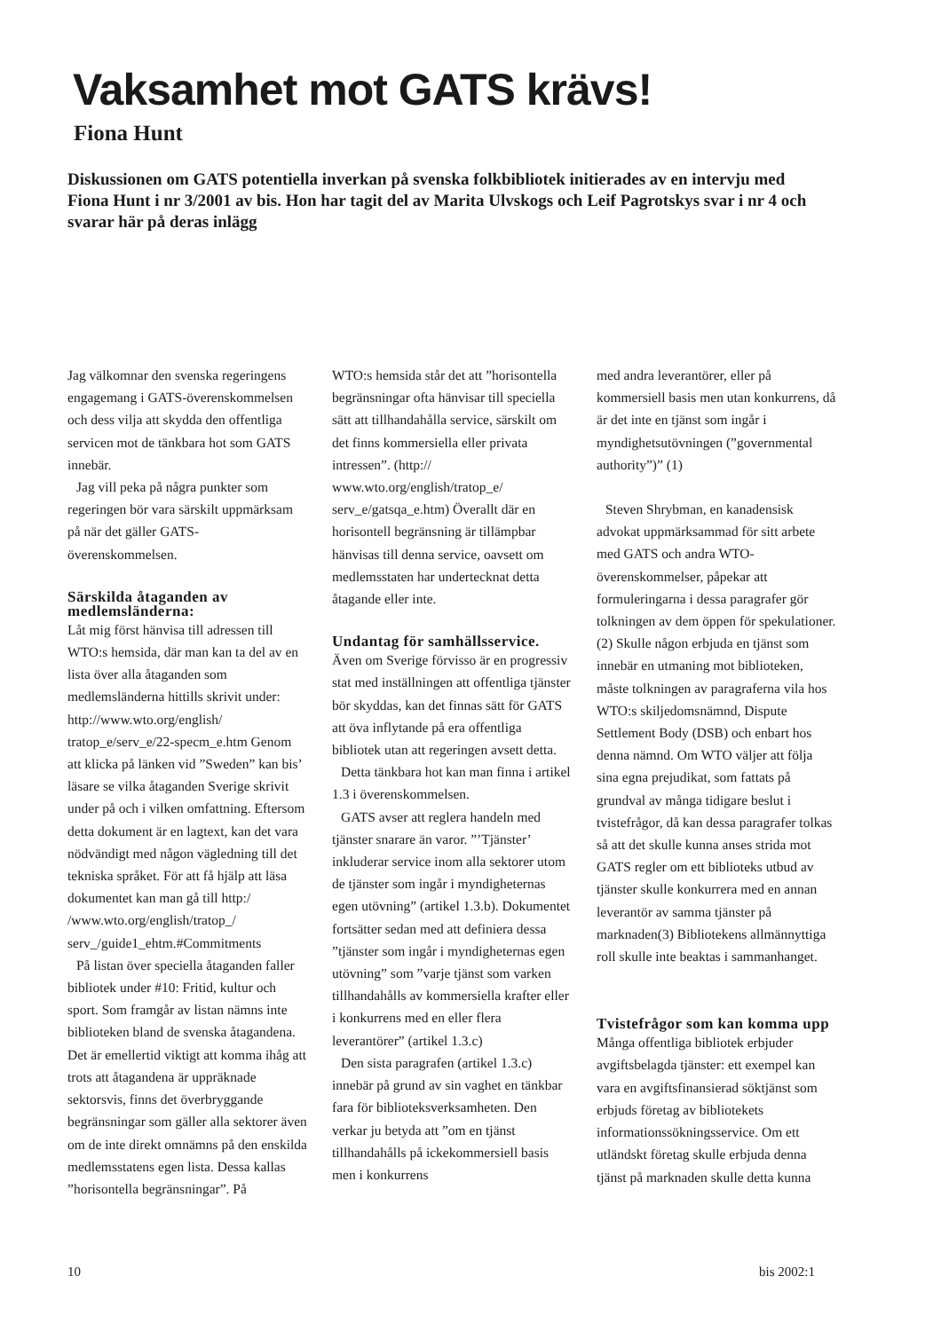Vaksamhet mot GATS krävs!
Fiona Hunt
Diskussionen om GATS potentiella inverkan på svenska folkbibliotek initierades av en intervju med Fiona Hunt i nr 3/2001 av bis. Hon har tagit del av Marita Ulvskogs och Leif Pagrotskys svar i nr 4 och svarar här på deras inlägg
Jag välkomnar den svenska regeringens engagemang i GATS-överenskommelsen och dess vilja att skydda den offentliga servicen mot de tänkbara hot som GATS innebär.
Jag vill peka på några punkter som regeringen bör vara särskilt uppmärksam på när det gäller GATS-överenskommelsen.
Särskilda åtaganden av medlemsländerna:
Låt mig först hänvisa till adressen till WTO:s hemsida, där man kan ta del av en lista över alla åtaganden som medlemsländerna hittills skrivit under: http://www.wto.org/english/ tratop_e/serv_e/22-specm_e.htm Genom att klicka på länken vid ”Sweden” kan bis’ läsare se vilka åtaganden Sverige skrivit under på och i vilken omfattning. Eftersom detta dokument är en lagtext, kan det vara nödvändigt med någon vägledning till det tekniska språket. För att få hjälp att läsa dokumentet kan man gå till http:/ /www.wto.org/english/tratop_/ serv_/guide1_ehtm.#Commitments
På listan över speciella åtaganden faller bibliotek under #10: Fritid, kultur och sport. Som framgår av listan nämns inte biblioteken bland de svenska åtagandena. Det är emellertid viktigt att komma ihåg att trots att åtagandena är uppräknade sektorsvis, finns det överbryggande begränsningar som gäller alla sektorer även om de inte direkt omnämns på den enskilda medlemsstatens egen lista. Dessa kallas ”horisontella begränsningar”. På
WTO:s hemsida står det att ”horisontella begränsningar ofta hänvisar till speciella sätt att tillhandahålla service, särskilt om det finns kommersiella eller privata intressen”. (http:// www.wto.org/english/tratop_e/ serv_e/gatsqa_e.htm) Överallt där en horisontell begränsning är tillämpbar hänvisas till denna service, oavsett om medlemsstaten har undertecknat detta åtagande eller inte.
Undantag för samhällsservice.
Även om Sverige förvisso är en progressiv stat med inställningen att offentliga tjänster bör skyddas, kan det finnas sätt för GATS att öva inflytande på era offentliga bibliotek utan att regeringen avsett detta.
Detta tänkbara hot kan man finna i artikel 1.3 i överenskommelsen.
GATS avser att reglera handeln med tjänster snarare än varor. ”’Tjänster’ inkluderar service inom alla sektorer utom de tjänster som ingår i myndigheternas egen utövning” (artikel 1.3.b). Dokumentet fortsätter sedan med att definiera dessa ”tjänster som ingår i myndigheternas egen utövning” som ”varje tjänst som varken tillhandahålls av kommersiella krafter eller i konkurrens med en eller flera leverantörer” (artikel 1.3.c)
Den sista paragrafen (artikel 1.3.c) innebär på grund av sin vaghet en tänkbar fara för biblioteksverksamheten. Den verkar ju betyda att ”om en tjänst tillhandahålls på ickekommersiell basis men i konkurrens
med andra leverantörer, eller på kommersiell basis men utan konkurrens, då är det inte en tjänst som ingår i myndighetsutövningen (”governmental authority”)” (1)
Steven Shrybman, en kanadensisk advokat uppmärksammad för sitt arbete med GATS och andra WTO-överenskommelser, påpekar att formuleringarna i dessa paragrafer gör tolkningen av dem öppen för spekulationer. (2) Skulle någon erbjuda en tjänst som innebär en utmaning mot biblioteken, måste tolkningen av paragraferna vila hos WTO:s skiljedomsnämnd, Dispute Settlement Body (DSB) och enbart hos denna nämnd. Om WTO väljer att följa sina egna prejudikat, som fattats på grundval av många tidigare beslut i tvistefrågor, då kan dessa paragrafer tolkas så att det skulle kunna anses strida mot GATS regler om ett biblioteks utbud av tjänster skulle konkurrera med en annan leverantör av samma tjänster på marknaden(3) Bibliotekens allmännyttiga roll skulle inte beaktas i sammanhanget.
Tvistefrågor som kan komma upp
Många offentliga bibliotek erbjuder avgiftsbelagda tjänster: ett exempel kan vara en avgiftsfinansierad söktjänst som erbjuds företag av bibliotekets informationssökningsservice. Om ett utländskt företag skulle erbjuda denna tjänst på marknaden skulle detta kunna
10 bis 2002:1